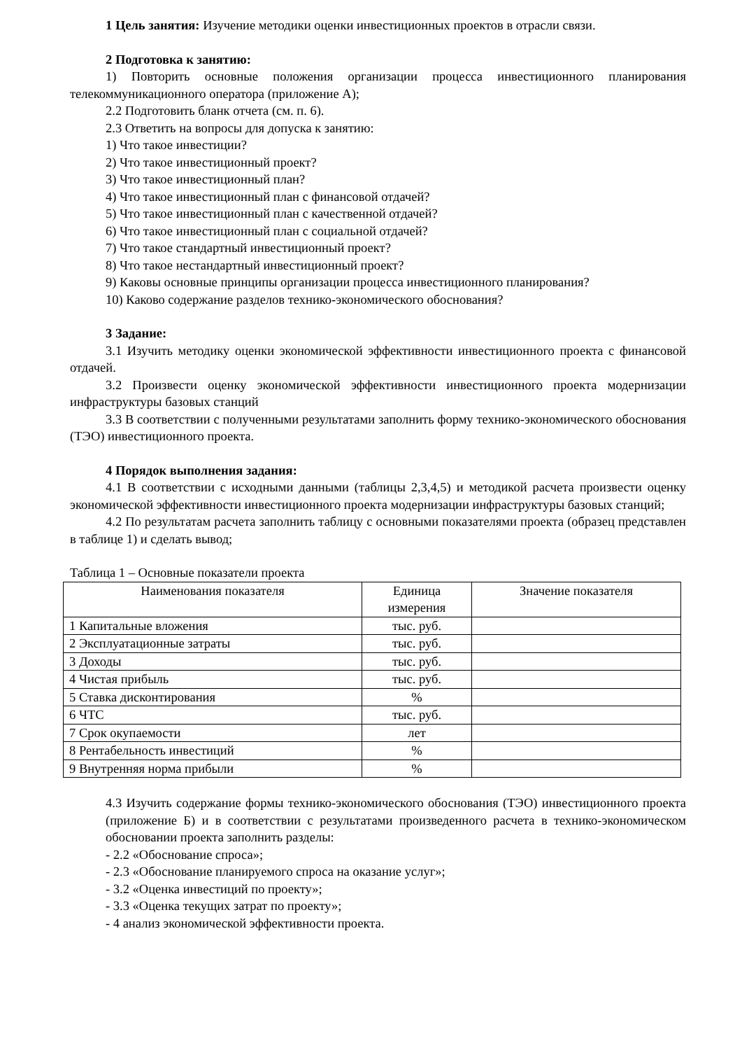1 Цель занятия: Изучение методики оценки инвестиционных проектов в отрасли связи.
2 Подготовка к занятию:
1) Повторить основные положения организации процесса инвестиционного планирования телекоммуникационного оператора (приложение А);
2.2 Подготовить бланк отчета (см. п. 6).
2.3 Ответить на вопросы для допуска к занятию:
1) Что такое инвестиции?
2) Что такое инвестиционный проект?
3) Что такое инвестиционный план?
4) Что такое инвестиционный план с финансовой отдачей?
5) Что такое инвестиционный план с качественной отдачей?
6) Что такое инвестиционный план с социальной отдачей?
7) Что такое стандартный инвестиционный проект?
8) Что такое нестандартный инвестиционный проект?
9) Каковы основные принципы организации процесса инвестиционного планирования?
10) Каково содержание разделов технико-экономического обоснования?
3 Задание:
3.1 Изучить методику оценки экономической эффективности инвестиционного проекта с финансовой отдачей.
3.2 Произвести оценку экономической эффективности инвестиционного проекта модернизации инфраструктуры базовых станций
3.3 В соответствии с полученными результатами заполнить форму технико-экономического обоснования (ТЭО) инвестиционного проекта.
4 Порядок выполнения задания:
4.1 В соответствии с исходными данными (таблицы 2,3,4,5) и методикой расчета произвести оценку экономической эффективности инвестиционного проекта модернизации инфраструктуры базовых станций;
4.2 По результатам расчета заполнить таблицу с основными показателями проекта (образец представлен в таблице 1) и сделать вывод;
Таблица 1 – Основные показатели проекта
| Наименования показателя | Единица измерения | Значение показателя |
| --- | --- | --- |
| 1 Капитальные вложения | тыс. руб. | |
| 2 Эксплуатационные затраты | тыс. руб. | |
| 3 Доходы | тыс. руб. | |
| 4 Чистая прибыль | тыс. руб. | |
| 5 Ставка дисконтирования | % | |
| 6 ЧТС | тыс. руб. | |
| 7 Срок окупаемости | лет | |
| 8 Рентабельность инвестиций | % | |
| 9 Внутренняя норма прибыли | % | |
4.3 Изучить содержание формы технико-экономического обоснования (ТЭО) инвестиционного проекта (приложение Б) и в соответствии с результатами произведенного расчета в технико-экономическом обосновании проекта заполнить разделы:
- 2.2 «Обоснование спроса»;
- 2.3 «Обоснование планируемого спроса на оказание услуг»;
- 3.2 «Оценка инвестиций по проекту»;
- 3.3 «Оценка текущих затрат по проекту»;
- 4 анализ экономической эффективности проекта.